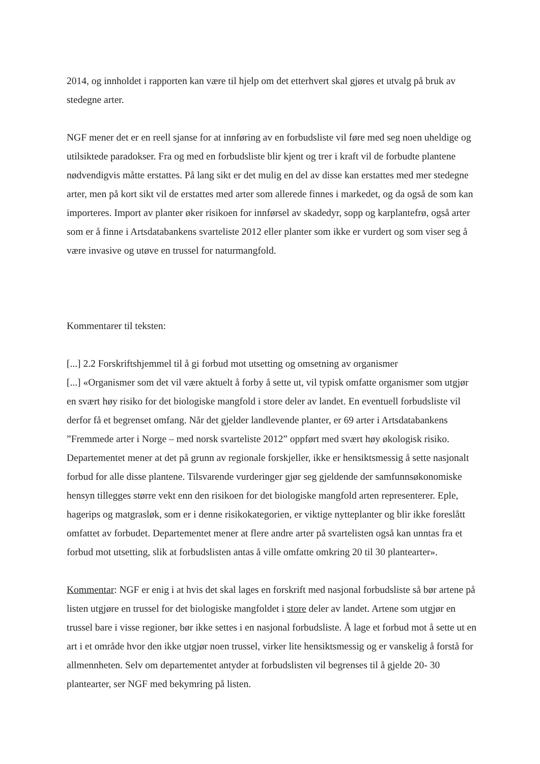2014, og innholdet i rapporten kan være til hjelp om det etterhvert skal gjøres et utvalg på bruk av stedegne arter.
NGF mener det er en reell sjanse for at innføring av en forbudsliste vil føre med seg noen uheldige og utilsiktede paradokser. Fra og med en forbudsliste blir kjent og trer i kraft vil de forbudte plantene nødvendigvis måtte erstattes. På lang sikt er det mulig en del av disse kan erstattes med mer stedegne arter, men på kort sikt vil de erstattes med arter som allerede finnes i markedet, og da også de som kan importeres. Import av planter øker risikoen for innførsel av skadedyr, sopp og karplantefrø, også arter som er å finne i Artsdatabankens svarteliste 2012 eller planter som ikke er vurdert og som viser seg å være invasive og utøve en trussel for naturmangfold.
Kommentarer til teksten:
[...] 2.2 Forskriftshjemmel til å gi forbud mot utsetting og omsetning av organismer
[...] «Organismer som det vil være aktuelt å forby å sette ut, vil typisk omfatte organismer som utgjør en svært høy risiko for det biologiske mangfold i store deler av landet. En eventuell forbudsliste vil derfor få et begrenset omfang. Når det gjelder landlevende planter, er 69 arter i Artsdatabankens ”Fremmede arter i Norge – med norsk svarteliste 2012” oppført med svært høy økologisk risiko. Departementet mener at det på grunn av regionale forskjeller, ikke er hensiktsmessig å sette nasjonalt forbud for alle disse plantene. Tilsvarende vurderinger gjør seg gjeldende der samfunnsøkonomiske hensyn tillegges større vekt enn den risikoen for det biologiske mangfold arten representerer. Eple, hagerips og matgrasløk, som er i denne risikokategorien, er viktige nytteplanter og blir ikke foreslått omfattet av forbudet. Departementet mener at flere andre arter på svartelisten også kan unntas fra et forbud mot utsetting, slik at forbudslisten antas å ville omfatte omkring 20 til 30 plantearter».
Kommentar: NGF er enig i at hvis det skal lages en forskrift med nasjonal forbudsliste så bør artene på listen utgjøre en trussel for det biologiske mangfoldet i store deler av landet. Artene som utgjør en trussel bare i visse regioner, bør ikke settes i en nasjonal forbudsliste. Å lage et forbud mot å sette ut en art i et område hvor den ikke utgjør noen trussel, virker lite hensiktsmessig og er vanskelig å forstå for allmennheten. Selv om departementet antyder at forbudslisten vil begrenses til å gjelde 20- 30 plantearter, ser NGF med bekymring på listen.